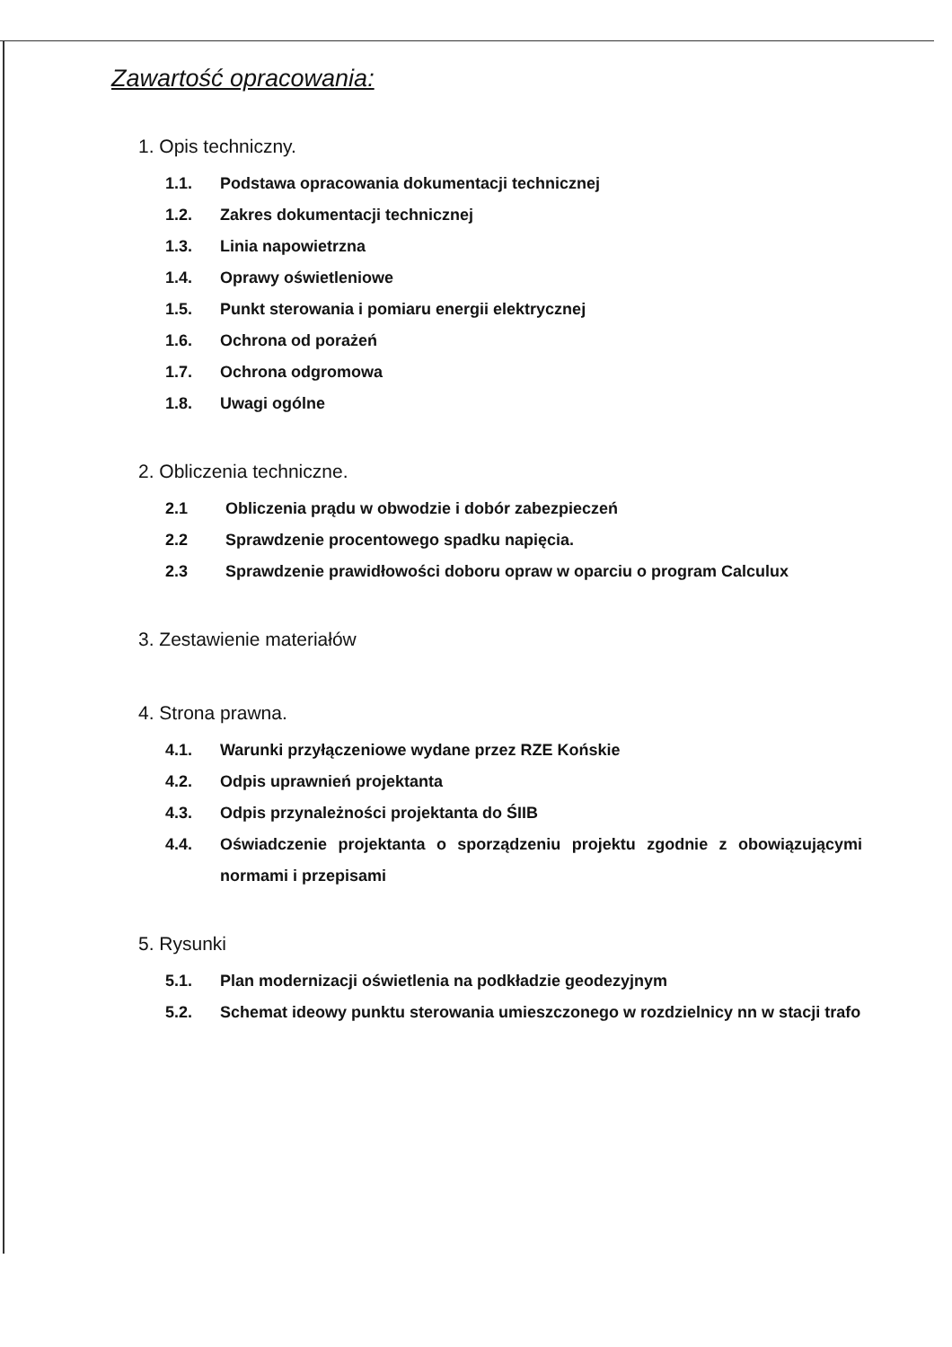Zawartość opracowania:
1. Opis techniczny.
1.1. Podstawa opracowania dokumentacji technicznej
1.2. Zakres dokumentacji technicznej
1.3. Linia napowietrzna
1.4. Oprawy oświetleniowe
1.5. Punkt sterowania i pomiaru energii elektrycznej
1.6. Ochrona od porażeń
1.7. Ochrona odgromowa
1.8. Uwagi ogólne
2. Obliczenia techniczne.
2.1 Obliczenia prądu w obwodzie i dobór zabezpieczeń
2.2 Sprawdzenie procentowego spadku napięcia.
2.3 Sprawdzenie prawidłowości doboru opraw w oparciu o program Calculux
3. Zestawienie materiałów
4. Strona prawna.
4.1. Warunki przyłączeniowe wydane przez RZE Końskie
4.2. Odpis uprawnień projektanta
4.3. Odpis przynależności projektanta do ŚIIB
4.4. Oświadczenie projektanta o sporządzeniu projektu zgodnie z obowiązującymi normami i przepisami
5. Rysunki
5.1. Plan modernizacji oświetlenia na podkładzie geodezyjnym
5.2. Schemat ideowy punktu sterowania umieszczonego w rozdzielnicy nn w stacji trafo